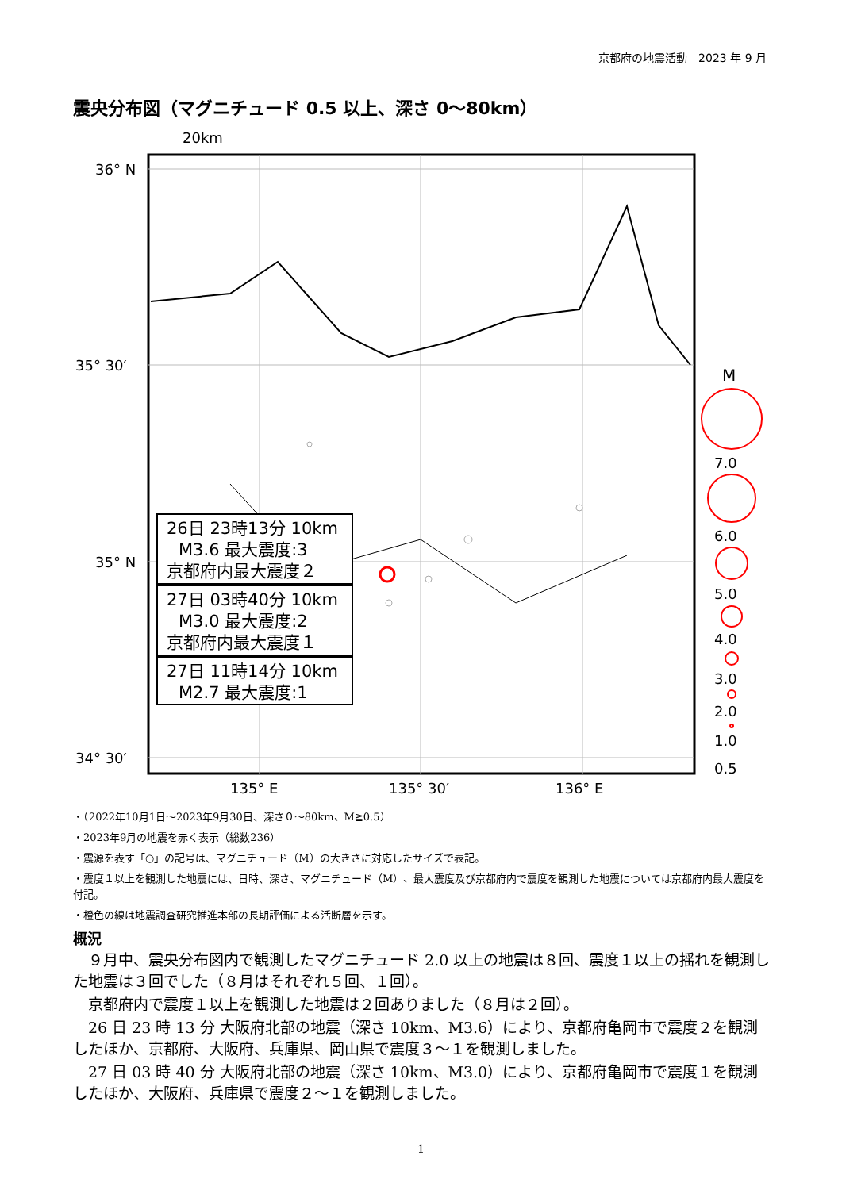京都府の地震活動　2023 年 9 月
震央分布図（マグニチュード 0.5 以上、深さ 0～80km）
20km
36° N
35° 30′
35° N
34° 30′
135° E
135° 30′
136° E
26日 23時13分 10km
M3.6 最大震度:3
京都府内最大震度２
27日 03時40分 10km
M3.0 最大震度:2
京都府内最大震度１
27日 11時14分 10km
M2.7 最大震度:1
M
7.0
6.0
5.0
4.0
3.0
2.0
1.0
0.5
・（2022年10月1日～2023年9月30日、深さ０～80km、M≧0.5）
・2023年9月の地震を赤く表示（総数236）
・震源を表す「○」の記号は、マグニチュード（M）の大きさに対応したサイズで表記。
・震度１以上を観測した地震には、日時、深さ、マグニチュード（M）、最大震度及び京都府内で震度を観測した地震については京都府内最大震度を付記。
・橙色の線は地震調査研究推進本部の長期評価による活断層を示す。
概況
９月中、震央分布図内で観測したマグニチュード 2.0 以上の地震は８回、震度１以上の揺れを観測した地震は３回でした（８月はそれぞれ５回、１回）。
京都府内で震度１以上を観測した地震は２回ありました（８月は２回）。
26 日 23 時 13 分 大阪府北部の地震（深さ 10km、M3.6）により、京都府亀岡市で震度２を観測したほか、京都府、大阪府、兵庫県、岡山県で震度３～１を観測しました。
27 日 03 時 40 分 大阪府北部の地震（深さ 10km、M3.0）により、京都府亀岡市で震度１を観測したほか、大阪府、兵庫県で震度２～１を観測しました。
1